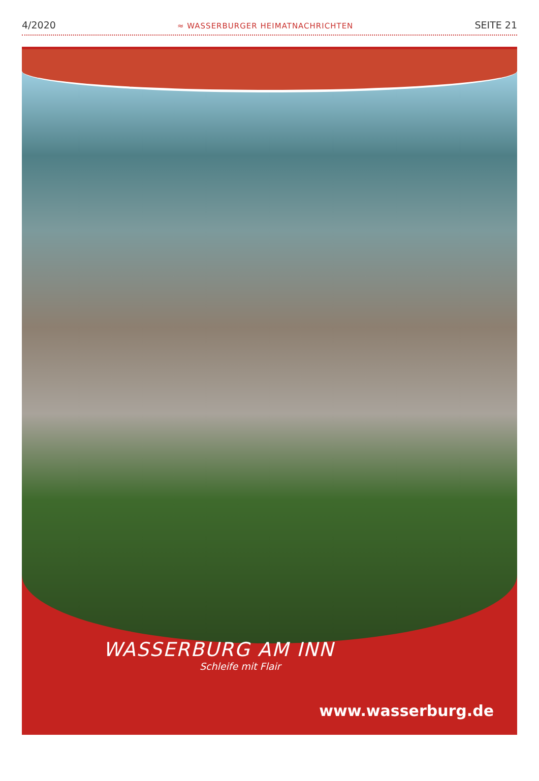4/2020 ≈ WASSERBURGER HEIMATNACHRICHTEN SEITE 21
WASSERBURG AM INN
Schleife mit Flair
www.wasserburg.de